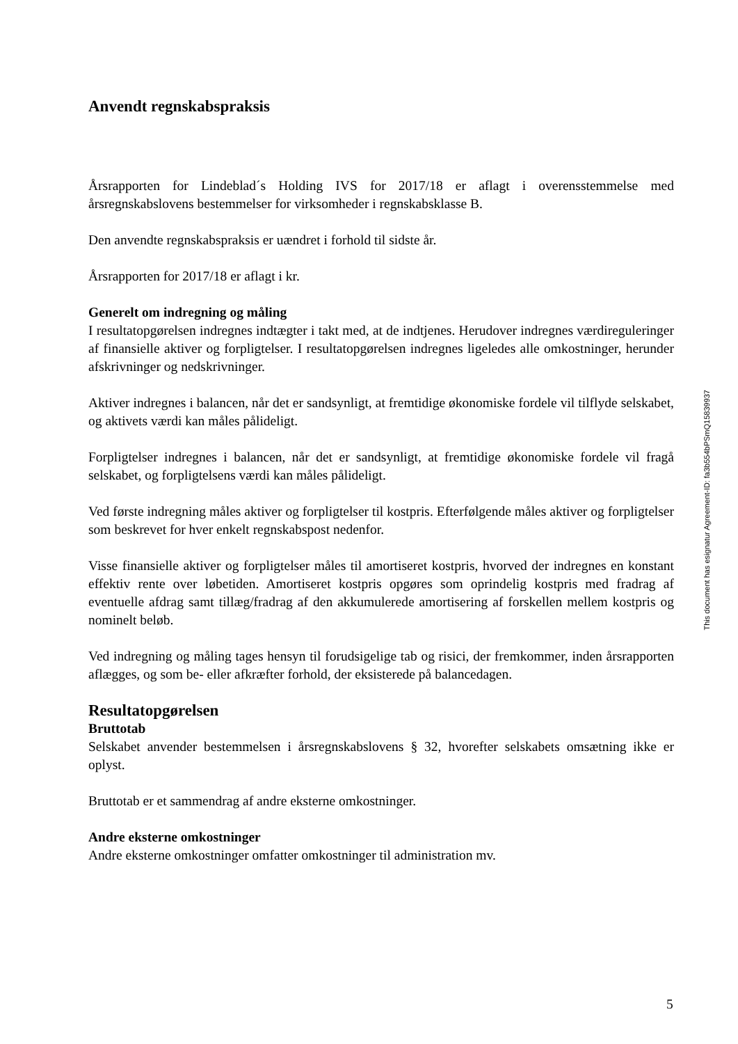Anvendt regnskabspraksis
Årsrapporten for Lindeblad´s Holding IVS for 2017/18 er aflagt i overensstemmelse med årsregnskabslovens bestemmelser for virksomheder i regnskabsklasse B.
Den anvendte regnskabspraksis er uændret i forhold til sidste år.
Årsrapporten for 2017/18 er aflagt i kr.
Generelt om indregning og måling
I resultatopgørelsen indregnes indtægter i takt med, at de indtjenes. Herudover indregnes værdireguleringer af finansielle aktiver og forpligtelser. I resultatopgørelsen indregnes ligeledes alle omkostninger, herunder afskrivninger og nedskrivninger.
Aktiver indregnes i balancen, når det er sandsynligt, at fremtidige økonomiske fordele vil tilflyde selskabet, og aktivets værdi kan måles pålideligt.
Forpligtelser indregnes i balancen, når det er sandsynligt, at fremtidige økonomiske fordele vil fragå selskabet, og forpligtelsens værdi kan måles pålideligt.
Ved første indregning måles aktiver og forpligtelser til kostpris. Efterfølgende måles aktiver og forpligtelser som beskrevet for hver enkelt regnskabspost nedenfor.
Visse finansielle aktiver og forpligtelser måles til amortiseret kostpris, hvorved der indregnes en konstant effektiv rente over løbetiden. Amortiseret kostpris opgøres som oprindelig kostpris med fradrag af eventuelle afdrag samt tillæg/fradrag af den akkumulerede amortisering af forskellen mellem kostpris og nominelt beløb.
Ved indregning og måling tages hensyn til forudsigelige tab og risici, der fremkommer, inden årsrapporten aflægges, og som be- eller afkræfter forhold, der eksisterede på balancedagen.
Resultatopgørelsen
Bruttotab
Selskabet anvender bestemmelsen i årsregnskabslovens § 32, hvorefter selskabets omsætning ikke er oplyst.
Bruttotab er et sammendrag af andre eksterne omkostninger.
Andre eksterne omkostninger
Andre eksterne omkostninger omfatter omkostninger til administration mv.
This document has esignatur Agreement-ID: fa3b554bPSmQ15839937
5